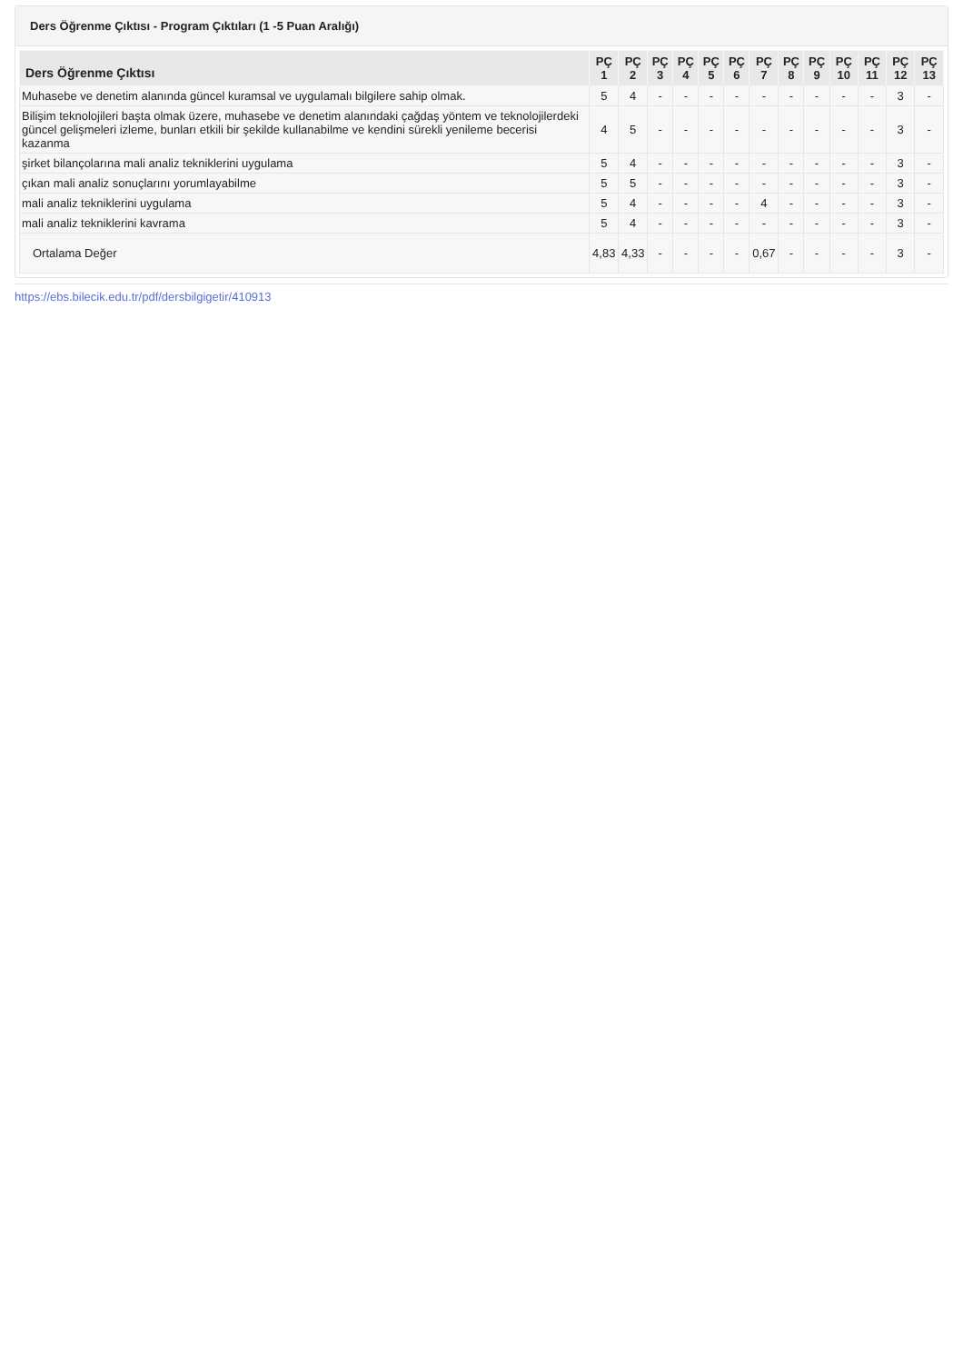Ders Öğrenme Çıktısı - Program Çıktıları (1 -5 Puan Aralığı)
| Ders Öğrenme Çıktısı | PÇ 1 | PÇ 2 | PÇ 3 | PÇ 4 | PÇ 5 | PÇ 6 | PÇ 7 | PÇ 8 | PÇ 9 | PÇ 10 | PÇ 11 | PÇ 12 | PÇ 13 |
| --- | --- | --- | --- | --- | --- | --- | --- | --- | --- | --- | --- | --- | --- |
| Muhasebe ve denetim alanında güncel kuramsal ve uygulamalı bilgilere sahip olmak. | 5 | 4 | - | - | - | - | - | - | - | - | - | 3 | - |
| Bilişim teknolojileri başta olmak üzere, muhasebe ve denetim alanındaki çağdaş yöntem ve teknolojilerdeki güncel gelişmeleri izleme, bunları etkili bir şekilde kullanabilme ve kendini sürekli yenileme becerisi kazanma | 4 | 5 | - | - | - | - | - | - | - | - | - | 3 | - |
| şirket bilançolarına mali analiz tekniklerini uygulama | 5 | 4 | - | - | - | - | - | - | - | - | - | 3 | - |
| çıkan mali analiz sonuçlarını yorumlayabilme | 5 | 5 | - | - | - | - | - | - | - | - | - | 3 | - |
| mali analiz tekniklerini uygulama | 5 | 4 | - | - | - | - | 4 | - | - | - | - | 3 | - |
| mali analiz tekniklerini kavrama | 5 | 4 | - | - | - | - | - | - | - | - | - | 3 | - |
| Ortalama Değer | 4,83 | 4,33 | - | - | - | - | 0,67 | - | - | - | - | 3 | - |
https://ebs.bilecik.edu.tr/pdf/dersbilgigetir/410913